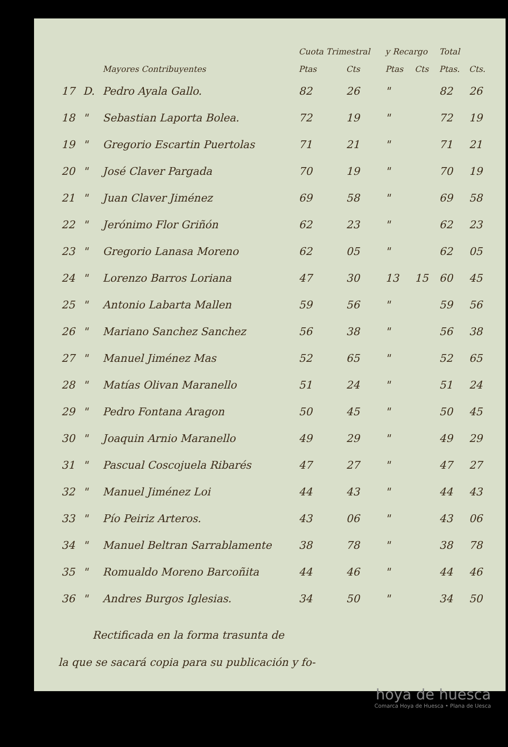| | | | Cuota Trimestral | | y Recargo | | Total | |
| --- | --- | --- | --- | --- | --- | --- | --- | --- |
| | | Mayores Contribuyentes | Ptas | Cts | Ptas | Cts | Ptas. | Cts. |
| 17 | D. | Pedro Ayala Gallo. | 82 | 26 | " | | 82 | 26 |
| 18 | " | Sebastian Laporta Bolea. | 72 | 19 | " | | 72 | 19 |
| 19 | " | Gregorio Escartin Puertolas | 71 | 21 | " | | 71 | 21 |
| 20 | " | José Claver Pargada | 70 | 19 | " | | 70 | 19 |
| 21 | " | Juan Claver Jiménez | 69 | 58 | " | | 69 | 58 |
| 22 | " | Jerónimo Flor Griñón | 62 | 23 | " | | 62 | 23 |
| 23 | " | Gregorio Lanasa Moreno | 62 | 05 | " | | 62 | 05 |
| 24 | " | Lorenzo Barros Loriana | 47 | 30 | 13 | 15 | 60 | 45 |
| 25 | " | Antonio Labarta Mallen | 59 | 56 | " | | 59 | 56 |
| 26 | " | Mariano Sanchez Sanchez | 56 | 38 | " | | 56 | 38 |
| 27 | " | Manuel Jiménez Mas | 52 | 65 | " | | 52 | 65 |
| 28 | " | Matías Olivan Maranello | 51 | 24 | " | | 51 | 24 |
| 29 | " | Pedro Fontana Aragon | 50 | 45 | " | | 50 | 45 |
| 30 | " | Joaquin Arnio Maranello | 49 | 29 | " | | 49 | 29 |
| 31 | " | Pascual Coscojuela Ribarés | 47 | 27 | " | | 47 | 27 |
| 32 | " | Manuel Jiménez Loi | 44 | 43 | " | | 44 | 43 |
| 33 | " | Pío Peiriz Arteros. | 43 | 06 | " | | 43 | 06 |
| 34 | " | Manuel Beltran Sarrablamente | 38 | 78 | " | | 38 | 78 |
| 35 | " | Romualdo Moreno Barcoñita | 44 | 46 | " | | 44 | 46 |
| 36 | " | Andres Burgos Iglesias. | 34 | 50 | " | | 34 | 50 |
Rectificada en la forma trasunta de
la que se sacará copia para su publicación y fo-
hoya de huesca
Comarca Hoya de Huesca • Plana de Uesca